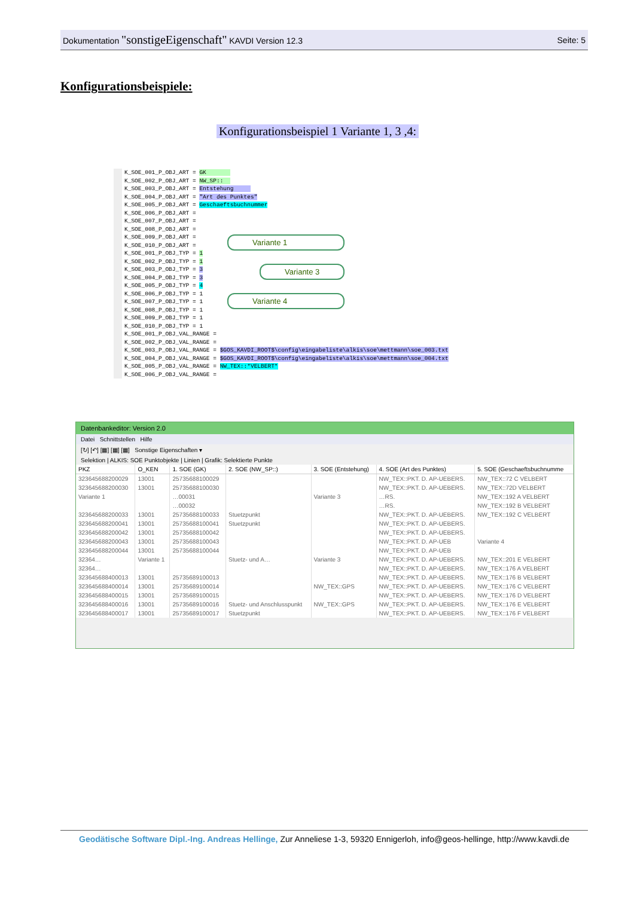Dokumentation "sonstigeEigenschaft" KAVDI Version 12.3 Seite: 5
Konfigurationsbeispiele:
Konfigurationsbeispiel 1 Variante 1, 3 ,4:
K_SOE_001_P_OBJ_ART = GK       
K_SOE_002_P_OBJ_ART = NW_SP::  
K_SOE_003_P_OBJ_ART = Entstehung     
K_SOE_004_P_OBJ_ART = "Art des Punktes"
K_SOE_005_P_OBJ_ART = Geschaeftsbuchnummer
K_SOE_006_P_OBJ_ART =
K_SOE_007_P_OBJ_ART =
K_SOE_008_P_OBJ_ART =
K_SOE_009_P_OBJ_ART =
K_SOE_010_P_OBJ_ART =
K_SOE_001_P_OBJ_TYP = 1
K_SOE_002_P_OBJ_TYP = 1
K_SOE_003_P_OBJ_TYP = 3
K_SOE_004_P_OBJ_TYP = 3
K_SOE_005_P_OBJ_TYP = 4
K_SOE_006_P_OBJ_TYP = 1
K_SOE_007_P_OBJ_TYP = 1
K_SOE_008_P_OBJ_TYP = 1
K_SOE_009_P_OBJ_TYP = 1
K_SOE_010_P_OBJ_TYP = 1
K_SOE_001_P_OBJ_VAL_RANGE =
K_SOE_002_P_OBJ_VAL_RANGE =
K_SOE_003_P_OBJ_VAL_RANGE = $GOS_KAVDI_ROOT$\config\eingabeliste\alkis\soe\mettmann\soe_003.txt
K_SOE_004_P_OBJ_VAL_RANGE = $GOS_KAVDI_ROOT$\config\eingabeliste\alkis\soe\mettmann\soe_004.txt
K_SOE_005_P_OBJ_VAL_RANGE = NW_TEX::*VELBERT*
K_SOE_006_P_OBJ_VAL_RANGE =
Variante 1
Variante 3
Variante 4
Datenbankeditor: Version 2.0
Datei Schnittstellen Hilfe
[↻] [↶] [▦] [▦] [▦] Sonstige Eigenschaften ▾
Selektion | ALKIS: SOE Punktobjekte | Linien | Grafik: Selektierte Punkte
| PKZ | O_KEN | 1. SOE (GK) | 2. SOE (NW_SP::) | 3. SOE (Entstehung) | 4. SOE (Art des Punktes) | 5. SOE (Geschaeftsbuchnumme |
| --- | --- | --- | --- | --- | --- | --- |
| 323645688200029 | 13001 | 25735688100029 | | | NW_TEX::PKT. D. AP-UEBERS. | NW_TEX::72 C VELBERT |
| 323645688200030 | 13001 | 25735688100030 | | | NW_TEX::PKT. D. AP-UEBERS. | NW_TEX::72D VELBERT |
| Variante 1 | | …00031 | | Variante 3 | …RS. | NW_TEX::192 A VELBERT |
| | | …00032 | | | …RS. | NW_TEX::192 B VELBERT |
| 323645688200033 | 13001 | 25735688100033 | Stuetzpunkt | | NW_TEX::PKT. D. AP-UEBERS. | NW_TEX::192 C VELBERT |
| 323645688200041 | 13001 | 25735688100041 | Stuetzpunkt | | NW_TEX::PKT. D. AP-UEBERS. | |
| 323645688200042 | 13001 | 25735688100042 | | | NW_TEX::PKT. D. AP-UEBERS. | |
| 323645688200043 | 13001 | 25735688100043 | | | NW_TEX::PKT. D. AP-UEB | Variante 4 |
| 323645688200044 | 13001 | 25735688100044 | | | NW_TEX::PKT. D. AP-UEB | |
| 32364… | Variante 1 | | Stuetz- und A… | Variante 3 | NW_TEX::PKT. D. AP-UEBERS. | NW_TEX::201 E VELBERT |
| 32364… | | | | | NW_TEX::PKT. D. AP-UEBERS. | NW_TEX::176 A VELBERT |
| 323645688400013 | 13001 | 25735689100013 | | | NW_TEX::PKT. D. AP-UEBERS. | NW_TEX::176 B VELBERT |
| 323645688400014 | 13001 | 25735689100014 | | NW_TEX::GPS | NW_TEX::PKT. D. AP-UEBERS. | NW_TEX::176 C VELBERT |
| 323645688400015 | 13001 | 25735689100015 | | | NW_TEX::PKT. D. AP-UEBERS. | NW_TEX::176 D VELBERT |
| 323645688400016 | 13001 | 25735689100016 | Stuetz- und Anschlusspunkt | NW_TEX::GPS | NW_TEX::PKT. D. AP-UEBERS. | NW_TEX::176 E VELBERT |
| 323645688400017 | 13001 | 25735689100017 | Stuetzpunkt | | NW_TEX::PKT. D. AP-UEBERS. | NW_TEX::176 F VELBERT |
Geodätische Software Dipl.-Ing. Andreas Hellinge, Zur Anneliese 1-3, 59320 Ennigerloh, info@geos-hellinge, http://www.kavdi.de